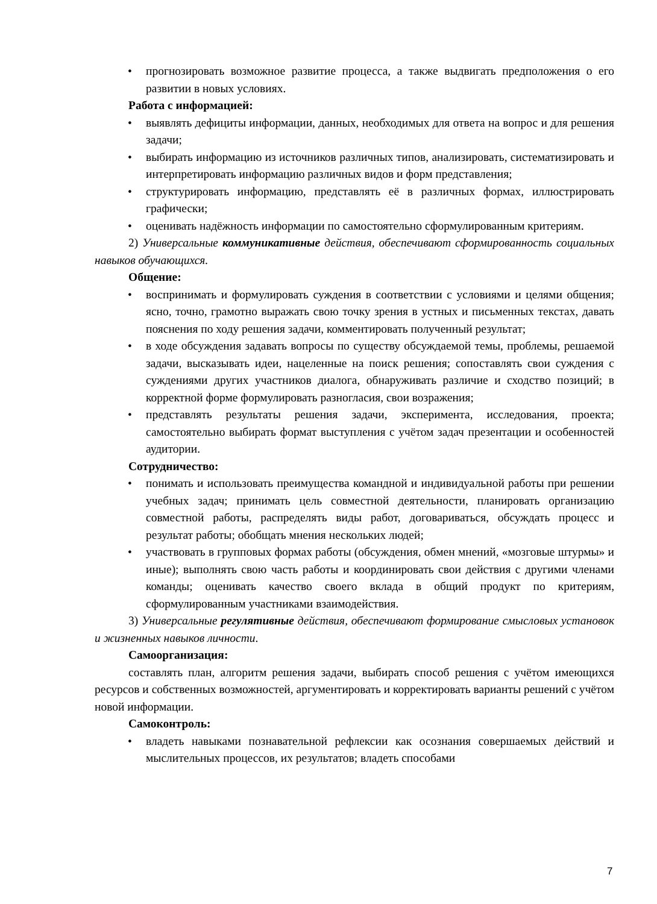• прогнозировать возможное развитие процесса, а также выдвигать предположения о его развитии в новых условиях.
Работа с информацией:
• выявлять дефициты информации, данных, необходимых для ответа на вопрос и для решения задачи;
• выбирать информацию из источников различных типов, анализировать, систематизировать и интерпретировать информацию различных видов и форм представления;
• структурировать информацию, представлять её в различных формах, иллюстрировать графически;
• оценивать надёжность информации по самостоятельно сформулированным критериям.
2) Универсальные коммуникативные действия, обеспечивают сформированность социальных навыков обучающихся.
Общение:
• воспринимать и формулировать суждения в соответствии с условиями и целями общения; ясно, точно, грамотно выражать свою точку зрения в устных и письменных текстах, давать пояснения по ходу решения задачи, комментировать полученный результат;
• в ходе обсуждения задавать вопросы по существу обсуждаемой темы, проблемы, решаемой задачи, высказывать идеи, нацеленные на поиск решения; сопоставлять свои суждения с суждениями других участников диалога, обнаруживать различие и сходство позиций; в корректной форме формулировать разногласия, свои возражения;
• представлять результаты решения задачи, эксперимента, исследования, проекта; самостоятельно выбирать формат выступления с учётом задач презентации и особенностей аудитории.
Сотрудничество:
• понимать и использовать преимущества командной и индивидуальной работы при решении учебных задач; принимать цель совместной деятельности, планировать организацию совместной работы, распределять виды работ, договариваться, обсуждать процесс и результат работы; обобщать мнения нескольких людей;
• участвовать в групповых формах работы (обсуждения, обмен мнений, «мозговые штурмы» и иные); выполнять свою часть работы и координировать свои действия с другими членами команды; оценивать качество своего вклада в общий продукт по критериям, сформулированным участниками взаимодействия.
3) Универсальные регулятивные действия, обеспечивают формирование смысловых установок и жизненных навыков личности.
Самоорганизация:
составлять план, алгоритм решения задачи, выбирать способ решения с учётом имеющихся ресурсов и собственных возможностей, аргументировать и корректировать варианты решений с учётом новой информации.
Самоконтроль:
• владеть навыками познавательной рефлексии как осознания совершаемых действий и мыслительных процессов, их результатов; владеть способами
7